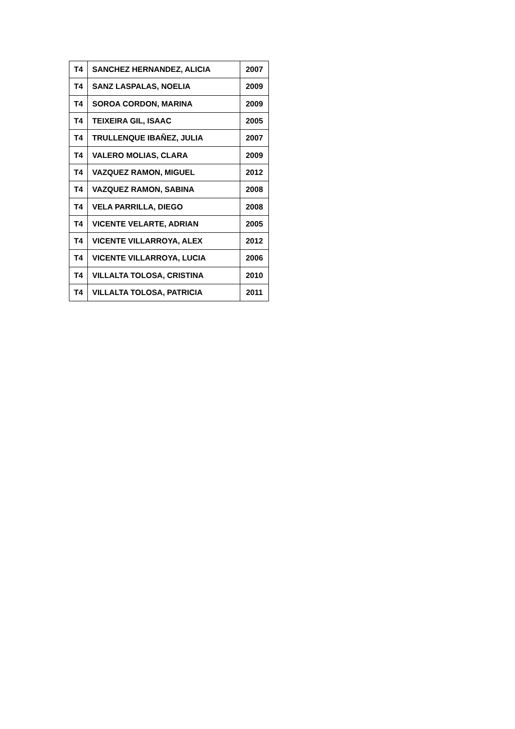| T4 | SANCHEZ HERNANDEZ, ALICIA | 2007 |
| T4 | SANZ LASPALAS, NOELIA | 2009 |
| T4 | SOROA CORDON, MARINA | 2009 |
| T4 | TEIXEIRA GIL, ISAAC | 2005 |
| T4 | TRULLENQUE IBAÑEZ, JULIA | 2007 |
| T4 | VALERO MOLIAS, CLARA | 2009 |
| T4 | VAZQUEZ RAMON, MIGUEL | 2012 |
| T4 | VAZQUEZ RAMON, SABINA | 2008 |
| T4 | VELA PARRILLA, DIEGO | 2008 |
| T4 | VICENTE VELARTE, ADRIAN | 2005 |
| T4 | VICENTE VILLARROYA, ALEX | 2012 |
| T4 | VICENTE VILLARROYA, LUCIA | 2006 |
| T4 | VILLALTA TOLOSA, CRISTINA | 2010 |
| T4 | VILLALTA TOLOSA, PATRICIA | 2011 |